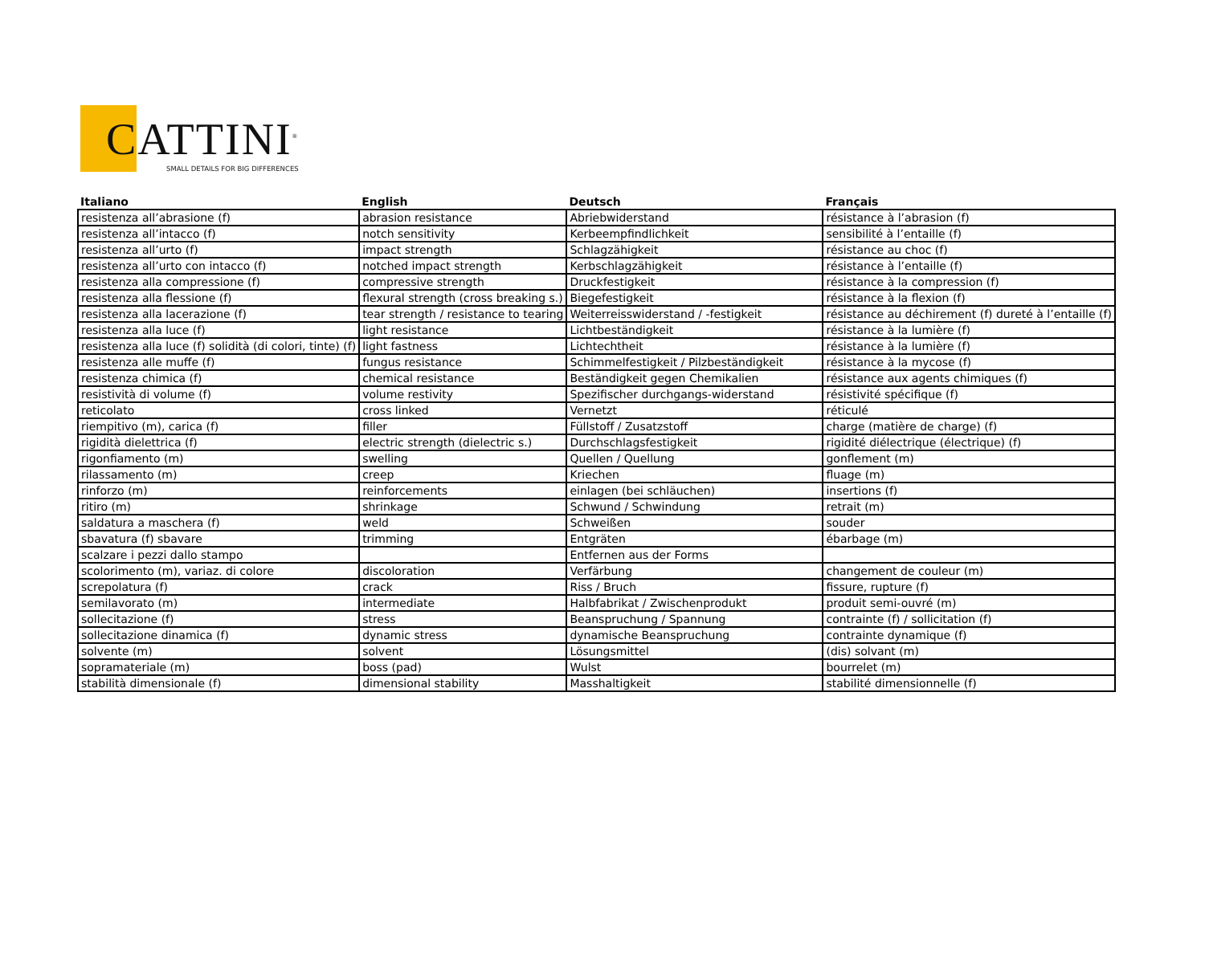CATTINI<sup>®</sup>
SMALL DETAILS FOR BIG DIFFERENCES
| Italiano | English | Deutsch | Français |
| --- | --- | --- | --- |
| resistenza all’abrasione (f) | abrasion resistance | Abriebwiderstand | résistance à l’abrasion (f) |
| resistenza all’intacco (f) | notch sensitivity | Kerbeempfindlichkeit | sensibilité à l’entaille (f) |
| resistenza all’urto (f) | impact strength | Schlagzähigkeit | résistance au choc (f) |
| resistenza all’urto con intacco (f) | notched impact strength | Kerbschlagzähigkeit | résistance à l’entaille (f) |
| resistenza alla compressione (f) | compressive strength | Druckfestigkeit | résistance à la compression (f) |
| resistenza alla flessione (f) | flexural strength (cross breaking s.) | Biegefestigkeit | résistance à la flexion (f) |
| resistenza alla lacerazione (f) | tear strength / resistance to tearing | Weiterreisswiderstand / -festigkeit | résistance au déchirement (f) dureté à l’entaille (f) |
| resistenza alla luce (f) | light resistance | Lichtbeständigkeit | résistance à la lumière (f) |
| resistenza alla luce (f) solidità (di colori, tinte) (f) | light fastness | Lichtechtheit | résistance à la lumière (f) |
| resistenza alle muffe (f) | fungus resistance | Schimmelfestigkeit / Pilzbeständigkeit | résistance à la mycose (f) |
| resistenza chimica (f) | chemical resistance | Beständigkeit gegen Chemikalien | résistance aux agents chimiques (f) |
| resistività di volume (f) | volume restivity | Spezifischer durchgangs-widerstand | résistivité spécifique (f) |
| reticolato | cross linked | Vernetzt | réticulé |
| riempitivo (m), carica (f) | filler | Füllstoff / Zusatzstoff | charge (matière de charge) (f) |
| rigidità dielettrica (f) | electric strength (dielectric s.) | Durchschlagsfestigkeit | rigidité diélectrique (électrique) (f) |
| rigonfiamento (m) | swelling | Quellen / Quellung | gonflement (m) |
| rilassamento (m) | creep | Kriechen | fluage (m) |
| rinforzo (m) | reinforcements | einlagen (bei schläuchen) | insertions (f) |
| ritiro (m) | shrinkage | Schwund / Schwindung | retrait (m) |
| saldatura a maschera (f) | weld | Schweißen | souder |
| sbavatura (f) sbavare | trimming | Entgräten | ébarbage (m) |
| scalzare i pezzi dallo stampo | | Entfernen aus der Forms | |
| scolorimento (m), variaz. di colore | discoloration | Verfärbung | changement de couleur (m) |
| screpolatura (f) | crack | Riss / Bruch | fissure, rupture (f) |
| semilavorato (m) | intermediate | Halbfabrikat / Zwischenprodukt | produit semi-ouvré (m) |
| sollecitazione (f) | stress | Beanspruchung / Spannung | contrainte (f) / sollicitation (f) |
| sollecitazione dinamica (f) | dynamic stress | dynamische Beanspruchung | contrainte dynamique (f) |
| solvente (m) | solvent | Lösungsmittel | (dis) solvant (m) |
| sopramateriale (m) | boss (pad) | Wulst | bourrelet (m) |
| stabilità dimensionale (f) | dimensional stability | Masshaltigkeit | stabilité dimensionnelle (f) |